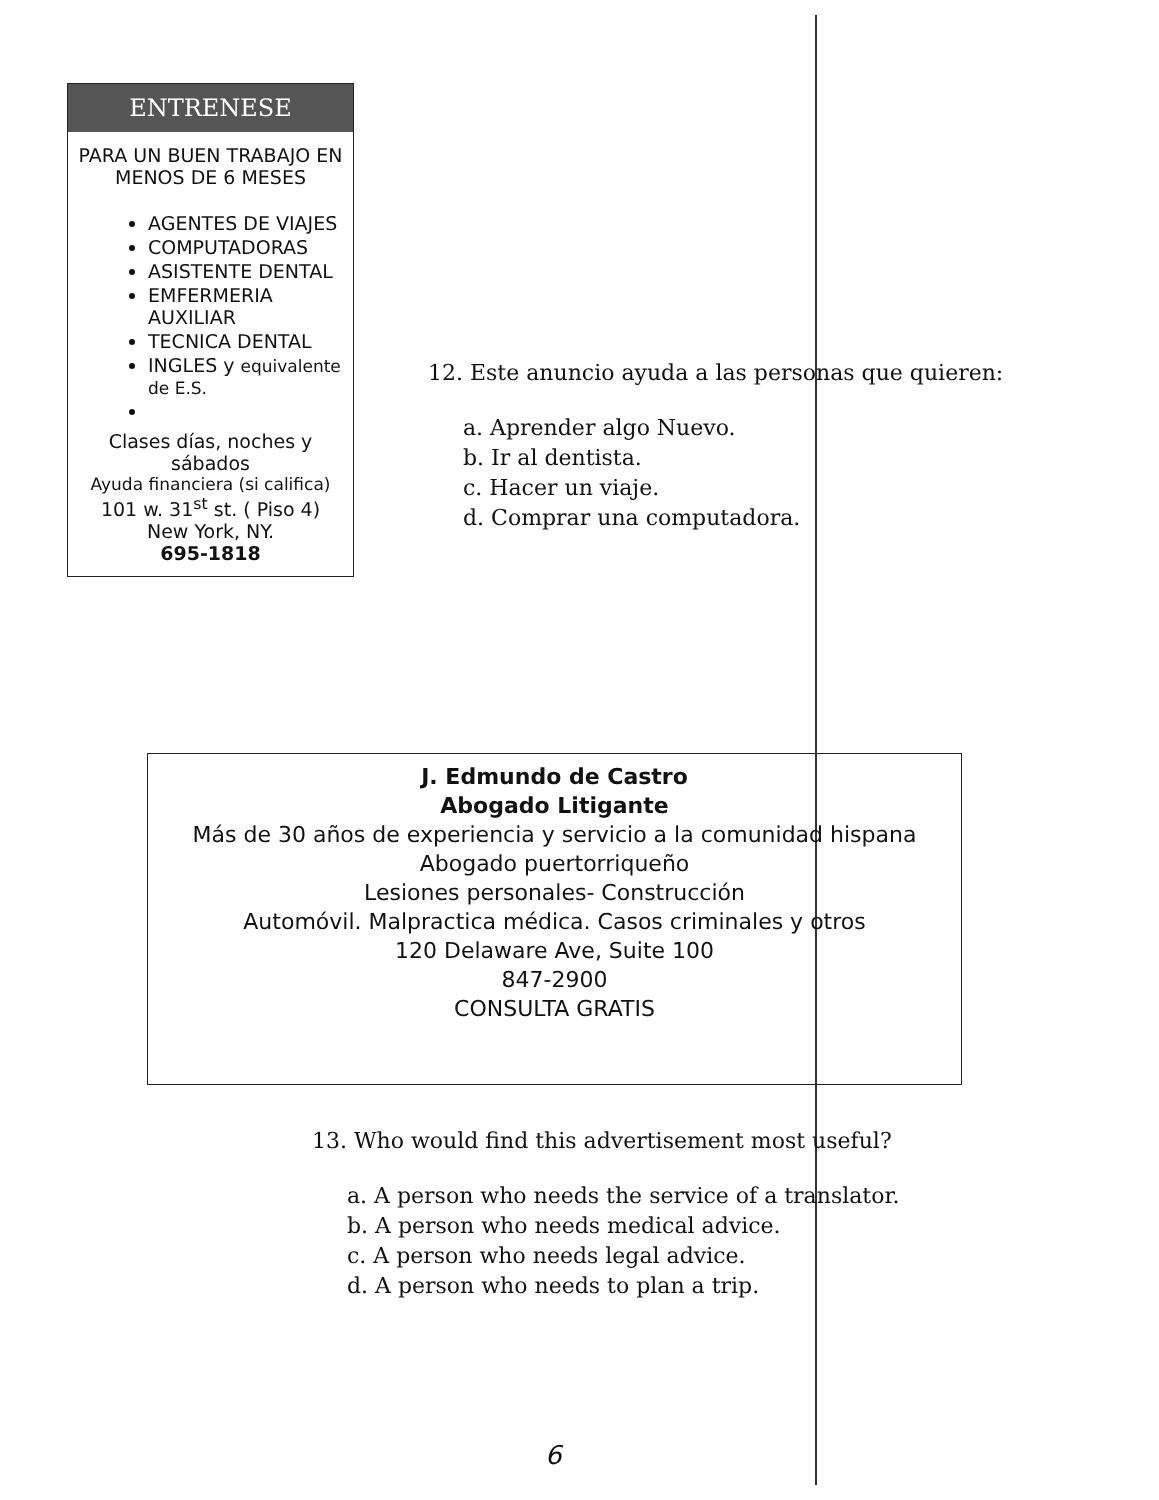ENTRENESE
PARA UN BUEN TRABAJO EN MENOS DE 6 MESES
AGENTES DE VIAJES
COMPUTADORAS
ASISTENTE DENTAL
EMFERMERIA AUXILIAR
TECNICA DENTAL
INGLES y equivalente de E.S.
Clases días, noches y sábados
Ayuda financiera (si califica)
101 w. 31<sup>st</sup> st. ( Piso 4)
New York, NY.
695-1818
12. Este anuncio ayuda a las personas que quieren:
a. Aprender algo Nuevo.
b. Ir al dentista.
c. Hacer un viaje.
d. Comprar una computadora.
J. Edmundo de Castro
Abogado Litigante
Más de 30 años de experiencia y servicio a la comunidad hispana
Abogado puertorriqueño
Lesiones personales- Construcción
Automóvil. Malpractica médica. Casos criminales y otros
120 Delaware Ave, Suite 100
847-2900
CONSULTA GRATIS
13. Who would find this advertisement most useful?
a. A person who needs the service of a translator.
b. A person who needs medical advice.
c. A person who needs legal advice.
d. A person who needs to plan a trip.
6